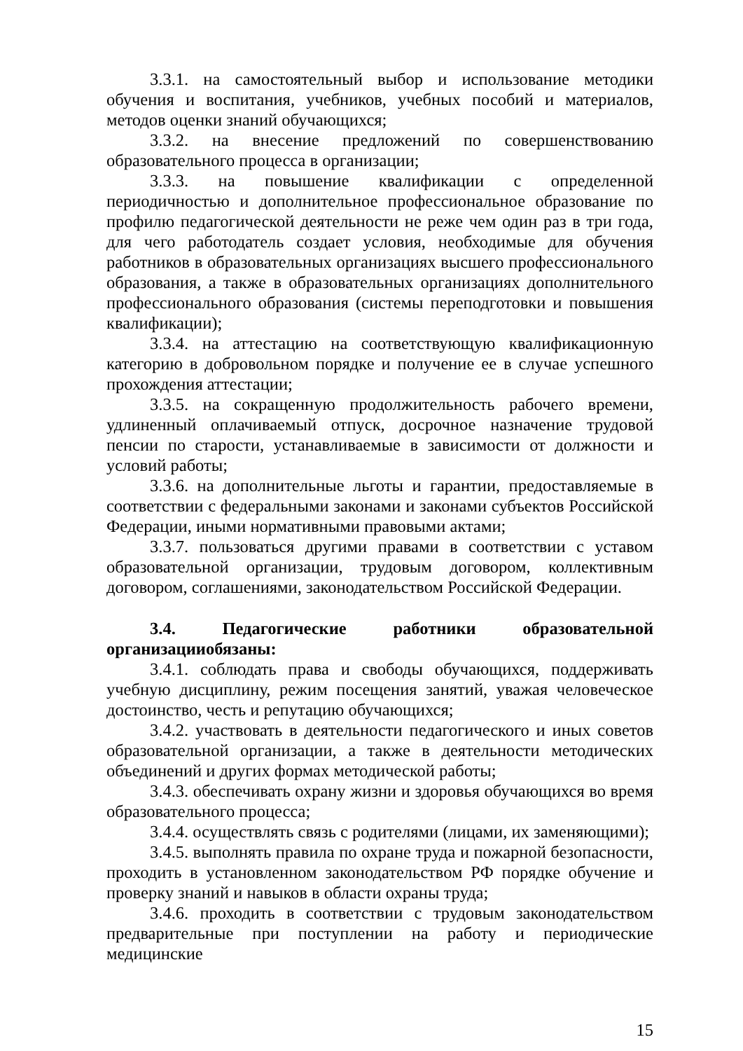3.3.1. на самостоятельный выбор и использование методики обучения и воспитания, учебников, учебных пособий и материалов, методов оценки знаний обучающихся;
3.3.2. на внесение предложений по совершенствованию образовательного процесса в организации;
3.3.3. на повышение квалификации с определенной периодичностью и дополнительное профессиональное образование по профилю педагогической деятельности не реже чем один раз в три года, для чего работодатель создает условия, необходимые для обучения работников в образовательных организациях высшего профессионального образования, а также в образовательных организациях дополнительного профессионального образования (системы переподготовки и повышения квалификации);
3.3.4. на аттестацию на соответствующую квалификационную категорию в добровольном порядке и получение ее в случае успешного прохождения аттестации;
3.3.5. на сокращенную продолжительность рабочего времени, удлиненный оплачиваемый отпуск, досрочное назначение трудовой пенсии по старости, устанавливаемые в зависимости от должности и условий работы;
3.3.6. на дополнительные льготы и гарантии, предоставляемые в соответствии с федеральными законами и законами субъектов Российской Федерации, иными нормативными правовыми актами;
3.3.7. пользоваться другими правами в соответствии с уставом образовательной организации, трудовым договором, коллективным договором, соглашениями, законодательством Российской Федерации.
3.4. Педагогические работники образовательной организацииобязаны:
3.4.1. соблюдать права и свободы обучающихся, поддерживать учебную дисциплину, режим посещения занятий, уважая человеческое достоинство, честь и репутацию обучающихся;
3.4.2. участвовать в деятельности педагогического и иных советов образовательной организации, а также в деятельности методических объединений и других формах методической работы;
3.4.3. обеспечивать охрану жизни и здоровья обучающихся во время образовательного процесса;
3.4.4. осуществлять связь с родителями (лицами, их заменяющими);
3.4.5. выполнять правила по охране труда и пожарной безопасности, проходить в установленном законодательством РФ порядке обучение и проверку знаний и навыков в области охраны труда;
3.4.6. проходить в соответствии с трудовым законодательством предварительные при поступлении на работу и периодические медицинские
15